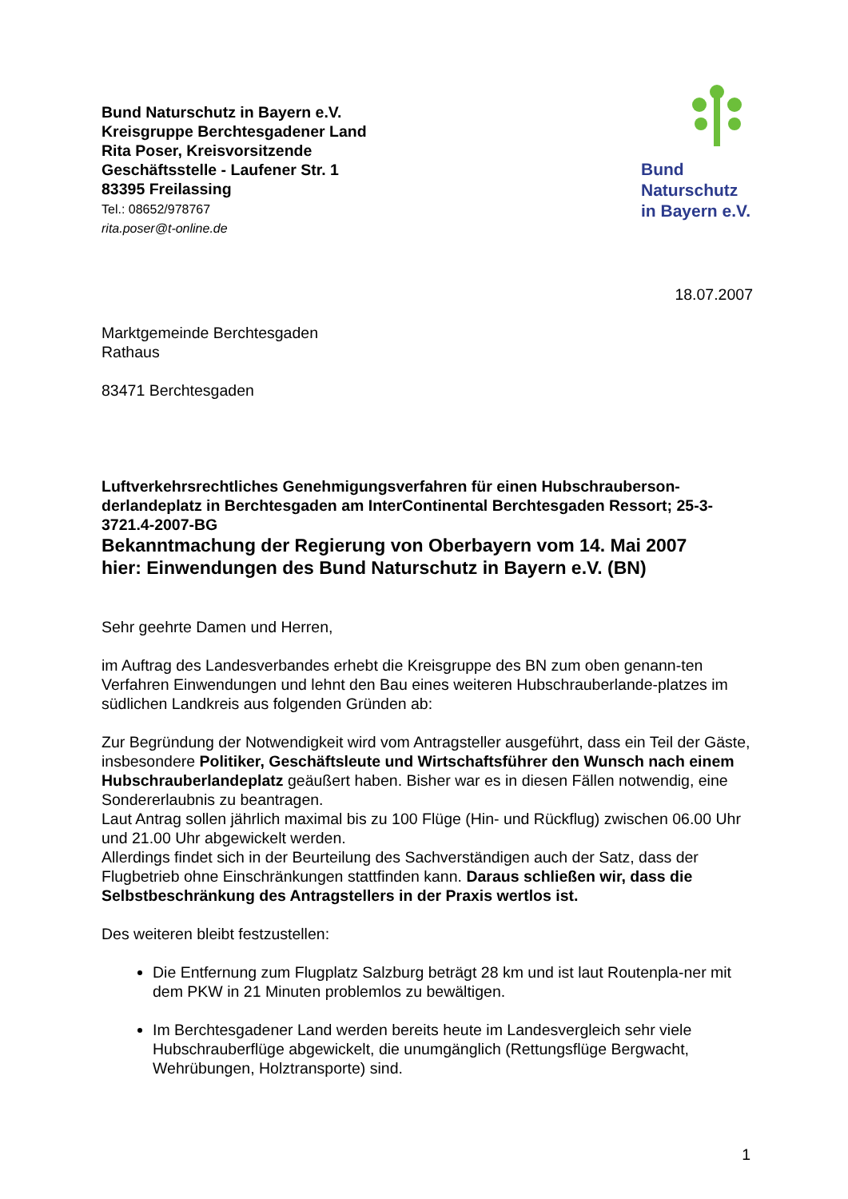Bund Naturschutz in Bayern e.V.
Kreisgruppe Berchtesgadener Land
Rita Poser, Kreisvorsitzende
Geschäftsstelle - Laufener Str. 1
83395 Freilassing
Tel.: 08652/978767
rita.poser@t-online.de
Bund
Naturschutz
in Bayern e.V.
18.07.2007
Marktgemeinde Berchtesgaden
Rathaus
83471 Berchtesgaden
Luftverkehrsrechtliches Genehmigungsverfahren für einen Hubschrauberson-derlandeplatz in Berchtesgaden am InterContinental Berchtesgaden Ressort; 25-3-3721.4-2007-BG
Bekanntmachung der Regierung von Oberbayern vom 14. Mai 2007
hier: Einwendungen des Bund Naturschutz in Bayern e.V. (BN)
Sehr geehrte Damen und Herren,
im Auftrag des Landesverbandes erhebt die Kreisgruppe des BN zum oben genann-ten Verfahren Einwendungen und lehnt den Bau eines weiteren Hubschrauberlande-platzes im südlichen Landkreis aus folgenden Gründen ab:
Zur Begründung der Notwendigkeit wird vom Antragsteller ausgeführt, dass ein Teil der Gäste, insbesondere Politiker, Geschäftsleute und Wirtschaftsführer den Wunsch nach einem Hubschrauberlandeplatz geäußert haben. Bisher war es in diesen Fällen notwendig, eine Sondererlaubnis zu beantragen.
Laut Antrag sollen jährlich maximal bis zu 100 Flüge (Hin- und Rückflug) zwischen 06.00 Uhr und 21.00 Uhr abgewickelt werden.
Allerdings findet sich in der Beurteilung des Sachverständigen auch der Satz, dass der Flugbetrieb ohne Einschränkungen stattfinden kann. Daraus schließen wir, dass die Selbstbeschränkung des Antragstellers in der Praxis wertlos ist.
Des weiteren bleibt festzustellen:
Die Entfernung zum Flugplatz Salzburg beträgt 28 km und ist laut Routenpla-ner mit dem PKW in 21 Minuten problemlos zu bewältigen.
Im Berchtesgadener Land werden bereits heute im Landesvergleich sehr viele Hubschrauberflüge abgewickelt, die unumgänglich (Rettungsflüge Bergwacht, Wehrübungen, Holztransporte) sind.
1